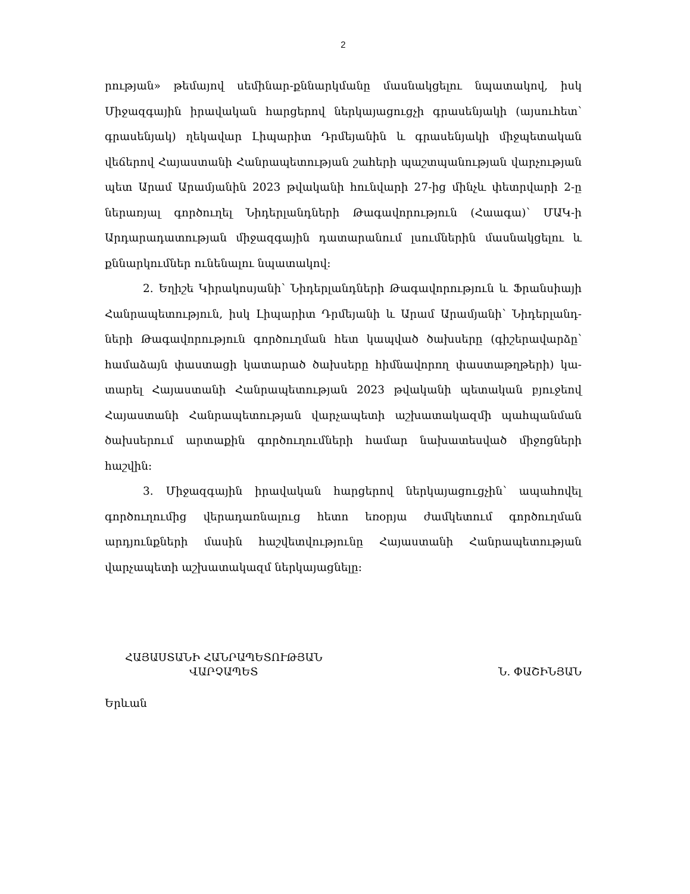2
րության» թեմայով սեմինար-քննարկմանը մասնակցելու նպատակով, իսկ Միջազ­գային իրավական հարցերով ներկայացուցչի գրասենյակի (այսուհետ՝ գրասենյակ) ղեկավար Լիպարիտ Դրմեյանին և գրասենյակի միջպետական վեճերով Հայաս­տանի Հանրապետության շահերի պաշտպանության վարչության պետ Արամ Արամյանին 2023 թվականի հունվարի 27-ից մինչև փետրվարի 2-ը ներառյալ գործուղել Նիդերլանդների Թագավորություն (Հաագա)՝ ՄԱԿ-ի Արդարադատու­թյան միջազգային դատարանում լսումներին մասնակցելու և քննարկումներ ունե­նալու նպատակով:
2. Եղիշե Կիրակոսյանի՝ Նիդերլանդների Թագավորություն և Ֆրանսիայի Հանրապետություն, իսկ Լիպարիտ Դրմեյանի և Արամ Արամյանի՝ Նիդերլանդ­ների Թագավորություն գործուղման հետ կապված ծախսերը (գիշերավարձը՝ համաձայն փաստացի կատարած ծախսերը հիմնավորող փաստաթղթերի) կա­տարել Հայաստանի Հանրապետության 2023 թվականի պետական բյուջեով Հայաստանի Հանրապետության վարչապետի աշխատակազմի պահպանման ծախ­սերում արտաքին գործուղումների համար նախատեսված միջոցների հաշվին:
3. Միջազգային իրավական հարցերով ներկայացուցչին՝ ապահովել գործու­ղումից վերադառնալուց հետո եռօրյա ժամկետում գործուղման արդյունքների մասին հաշվետվությունը Հայաստանի Հանրապետության վարչապետի աշխա­տակազմ ներկայացնելը:
ՀԱՅԱՍՏԱՆԻ ՀԱՆՐԱՊԵՏՈՒԹՅԱՆ
ՎԱՐՉԱՊԵՏ
Ն. ՓԱՇԻՆՅԱՆ
Երևան